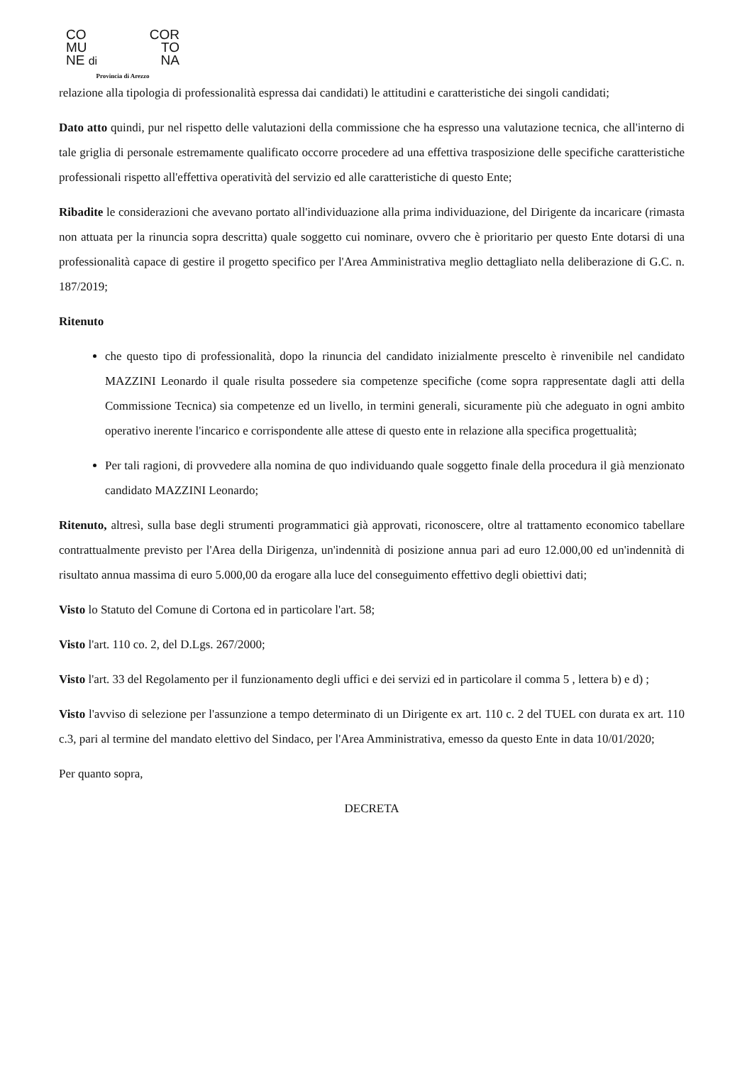CO COR
MU TO
NE di NA
Provincia di Arezzo
relazione alla tipologia di professionalità espressa dai candidati) le attitudini e caratteristiche dei singoli candidati;
Dato atto quindi, pur nel rispetto delle valutazioni della commissione che ha espresso una valutazione tecnica, che all'interno di tale griglia di personale estremamente qualificato occorre procedere ad una effettiva trasposizione delle specifiche caratteristiche professionali rispetto all'effettiva operatività del servizio ed alle caratteristiche di questo Ente;
Ribadite le considerazioni che avevano portato all'individuazione alla prima individuazione, del Dirigente da incaricare (rimasta non attuata per la rinuncia sopra descritta) quale soggetto cui nominare, ovvero che è prioritario per questo Ente dotarsi di una professionalità capace di gestire il progetto specifico per l'Area Amministrativa meglio dettagliato nella deliberazione di G.C. n. 187/2019;
Ritenuto
che questo tipo di professionalità, dopo la rinuncia del candidato inizialmente prescelto è rinvenibile nel candidato MAZZINI Leonardo il quale risulta possedere sia competenze specifiche (come sopra rappresentate dagli atti della Commissione Tecnica) sia competenze ed un livello, in termini generali, sicuramente più che adeguato in ogni ambito operativo inerente l'incarico e corrispondente alle attese di questo ente in relazione alla specifica progettualità;
Per tali ragioni, di provvedere alla nomina de quo individuando quale soggetto finale della procedura il già menzionato candidato MAZZINI Leonardo;
Ritenuto, altresì, sulla base degli strumenti programmatici già approvati, riconoscere, oltre al trattamento economico tabellare contrattualmente previsto per l'Area della Dirigenza, un'indennità di posizione annua pari ad euro 12.000,00 ed un'indennità di risultato annua massima di euro 5.000,00 da erogare alla luce del conseguimento effettivo degli obiettivi dati;
Visto lo Statuto del Comune di Cortona ed in particolare l'art. 58;
Visto l'art. 110 co. 2, del D.Lgs. 267/2000;
Visto l'art. 33 del Regolamento per il funzionamento degli uffici e dei servizi ed in particolare il comma 5 , lettera b) e d) ;
Visto l'avviso di selezione per l'assunzione a tempo determinato di un Dirigente ex art. 110 c. 2 del TUEL con durata ex art. 110 c.3, pari al termine del mandato elettivo del Sindaco, per l'Area Amministrativa, emesso da questo Ente in data 10/01/2020;
Per quanto sopra,
DECRETA